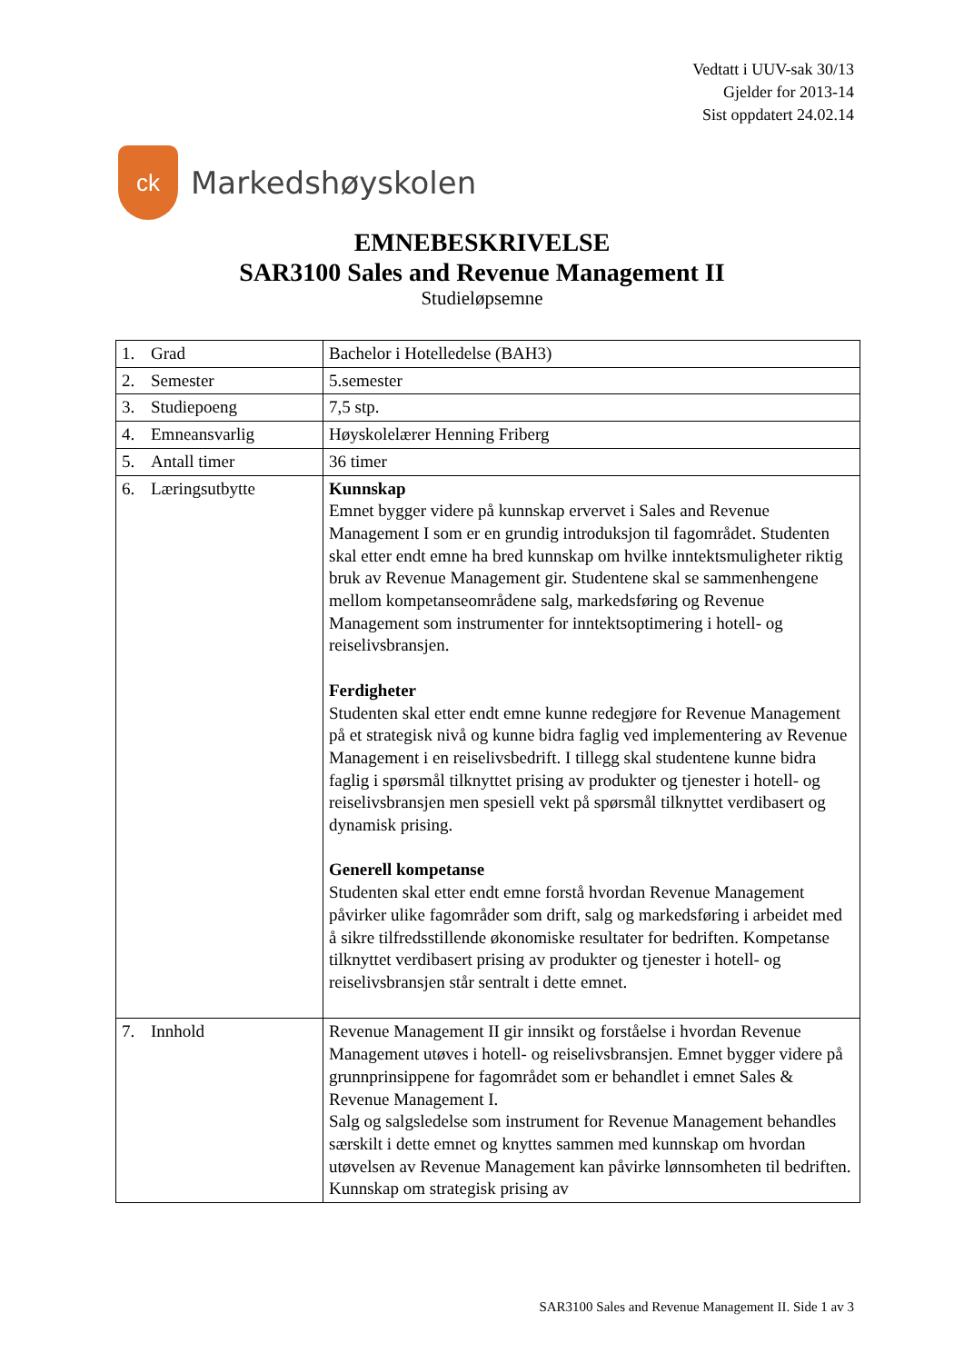Vedtatt i UUV-sak 30/13
Gjelder for 2013-14
Sist oppdatert 24.02.14
ck
Markedshøyskolen
EMNEBESKRIVELSE
SAR3100 Sales and Revenue Management II
Studieløpsemne
| 1. Grad | Bachelor i Hotelledelse (BAH3) |
| 2. Semester | 5.semester |
| 3. Studiepoeng | 7,5 stp. |
| 4. Emneansvarlig | Høyskolelærer Henning Friberg |
| 5. Antall timer | 36 timer |
| 6. Læringsutbytte | Kunnskap Emnet bygger videre på kunnskap ervervet i Sales and Revenue Management I som er en grundig introduksjon til fagområdet. Studenten skal etter endt emne ha bred kunnskap om hvilke inntektsmuligheter riktig bruk av Revenue Management gir. Studentene skal se sammenhengene mellom kompetanseområdene salg, markedsføring og Revenue Management som instrumenter for inntektsoptimering i hotell- og reiselivsbransjen. Ferdigheter Studenten skal etter endt emne kunne redegjøre for Revenue Management på et strategisk nivå og kunne bidra faglig ved implementering av Revenue Management i en reiselivsbedrift. I tillegg skal studentene kunne bidra faglig i spørsmål tilknyttet prising av produkter og tjenester i hotell- og reiselivsbransjen men spesiell vekt på spørsmål tilknyttet verdibasert og dynamisk prising. Generell kompetanse Studenten skal etter endt emne forstå hvordan Revenue Management påvirker ulike fagområder som drift, salg og markedsføring i arbeidet med å sikre tilfredsstillende økonomiske resultater for bedriften. Kompetanse tilknyttet verdibasert prising av produkter og tjenester i hotell- og reiselivsbransjen står sentralt i dette emnet. |
| 7. Innhold | Revenue Management II gir innsikt og forståelse i hvordan Revenue Management utøves i hotell- og reiselivsbransjen. Emnet bygger videre på grunnprinsippene for fagområdet som er behandlet i emnet Sales & Revenue Management I. Salg og salgsledelse som instrument for Revenue Management behandles særskilt i dette emnet og knyttes sammen med kunnskap om hvordan utøvelsen av Revenue Management kan påvirke lønnsomheten til bedriften. Kunnskap om strategisk prising av |
SAR3100 Sales and Revenue Management II. Side 1 av 3